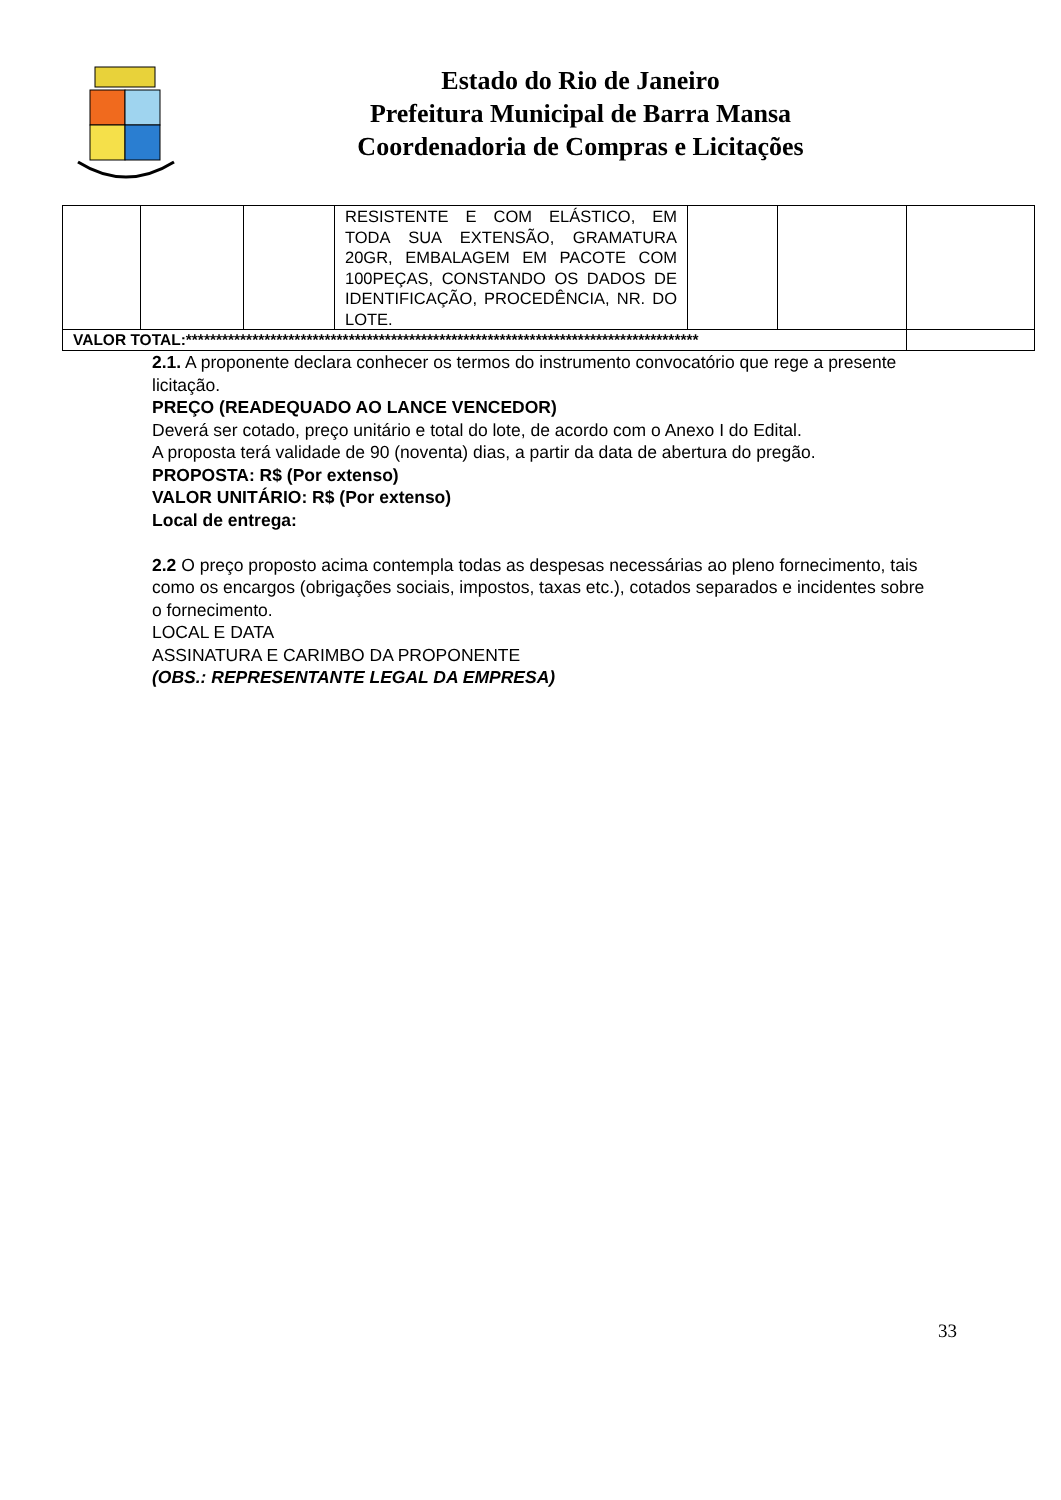Estado do Rio de Janeiro
Prefeitura Municipal de Barra Mansa
Coordenadoria de Compras e Licitações
| | | | RESISTENTE E COM ELÁSTICO, EM TODA SUA EXTENSÃO, GRAMATURA 20GR, EMBALAGEM EM PACOTE COM 100PEÇAS, CONSTANDO OS DADOS DE IDENTIFICAÇÃO, PROCEDÊNCIA, NR. DO LOTE. | | | |
| VALOR TOTAL:************************************************************************************* | | | | | | |
2.1. A proponente declara conhecer os termos do instrumento convocatório que rege a presente licitação.
PREÇO (READEQUADO AO LANCE VENCEDOR)
Deverá ser cotado, preço unitário e total do lote, de acordo com o Anexo I do Edital.
A proposta terá validade de 90 (noventa) dias, a partir da data de abertura do pregão.
PROPOSTA: R$ (Por extenso)
VALOR UNITÁRIO: R$ (Por extenso)
Local de entrega:
2.2 O preço proposto acima contempla todas as despesas necessárias ao pleno fornecimento, tais como os encargos (obrigações sociais, impostos, taxas etc.), cotados separados e incidentes sobre o fornecimento.
LOCAL E DATA
ASSINATURA E CARIMBO DA PROPONENTE
(OBS.: REPRESENTANTE LEGAL DA EMPRESA)
33